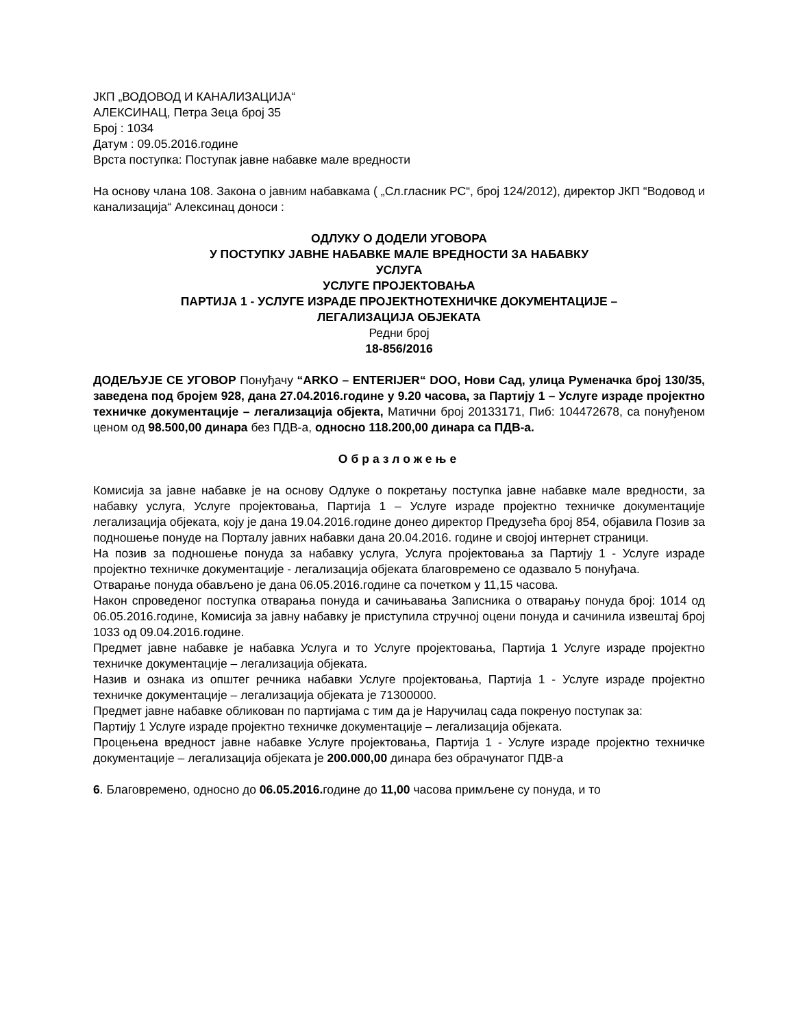ЈКП „ВОДОВОД И КАНАЛИЗАЦИЈА“
АЛЕКСИНАЦ, Петра Зеца број 35
Број : 1034
Датум : 09.05.2016.године
Врста поступка: Поступак јавне набавке мале вредности
На основу члана 108. Закона о јавним набавкама ( „Сл.гласник РС“, број 124/2012), директор ЈКП “Водовод и канализација“ Алексинац доноси :
ОДЛУКУ О ДОДЕЛИ УГОВОРА
У ПОСТУПКУ ЈАВНЕ НАБАВКЕ МАЛЕ ВРЕДНОСТИ ЗА НАБАВКУ
УСЛУГА
УСЛУГЕ ПРОЈЕКТОВАЊА
ПАРТИЈА 1 - УСЛУГЕ ИЗРАДЕ ПРОЈЕКТНОТЕХНИЧКЕ ДОКУМЕНТАЦИЈЕ –
ЛЕГАЛИЗАЦИЈА ОБЈЕКАТА
Редни број
18-856/2016
ДОДЕЉУЈЕ СЕ УГОВОР Понуђачу “ARKO – ENTERIJER“ DOO, Нови Сад, улица Руменачка број 130/35, заведена под бројем 928, дана 27.04.2016.године у 9.20 часова, за Партију 1 – Услуге израде пројектно техничке документације – легализација објекта, Матични број 20133171, Пиб: 104472678, са понуђеном ценом од 98.500,00 динара без ПДВ-а, односно 118.200,00 динара са ПДВ-а.
Образложење
Комисија за јавне набавке је на основу Одлуке о покретању поступка јавне набавке мале вредности, за набавку услуга, Услуге пројектовања, Партија 1 – Услуге израде пројектно техничке документације легализација објеката, коју је дана 19.04.2016.године донео директор Предузећа број 854, објавила Позив за подношење понуде на Порталу јавних набавки дана 20.04.2016. године и својој интернет страници.
На позив за подношење понуда за набавку услуга, Услуга пројектовања за Партију 1 - Услуге израде пројектно техничке документације - легализација објеката благовремено се одазвало 5 понуђача.
Отварање понуда обављено је дана 06.05.2016.године са почетком у 11,15 часова.
Након спроведеног поступка отварања понуда и сачињавања Записника о отварању понуда број: 1014 од 06.05.2016.године, Комисија за јавну набавку је приступила стручној оцени понуда и сачинила извештај број 1033 од 09.04.2016.године.
Предмет јавне набавке је набавка Услуга и то Услуге пројектовања, Партија 1 Услуге израде пројектно техничке документације – легализација објеката.
Назив и ознака из општег речника набавки Услуге пројектовања, Партија 1 - Услуге израде пројектно техничке документације – легализација објеката је 71300000.
Предмет јавне набавке обликован по партијама с тим да је Наручилац сада покренуо поступак за:
Партију 1 Услуге израде пројектно техничке документације – легализација објеката.
Процењена вредност јавне набавке Услуге пројектовања, Партија 1 - Услуге израде пројектно техничке документације – легализација објеката је 200.000,00 динара без обрачунатог ПДВ-а
6. Благовремено, односно до 06.05.2016. године до 11,00 часова примљене су понуда, и то